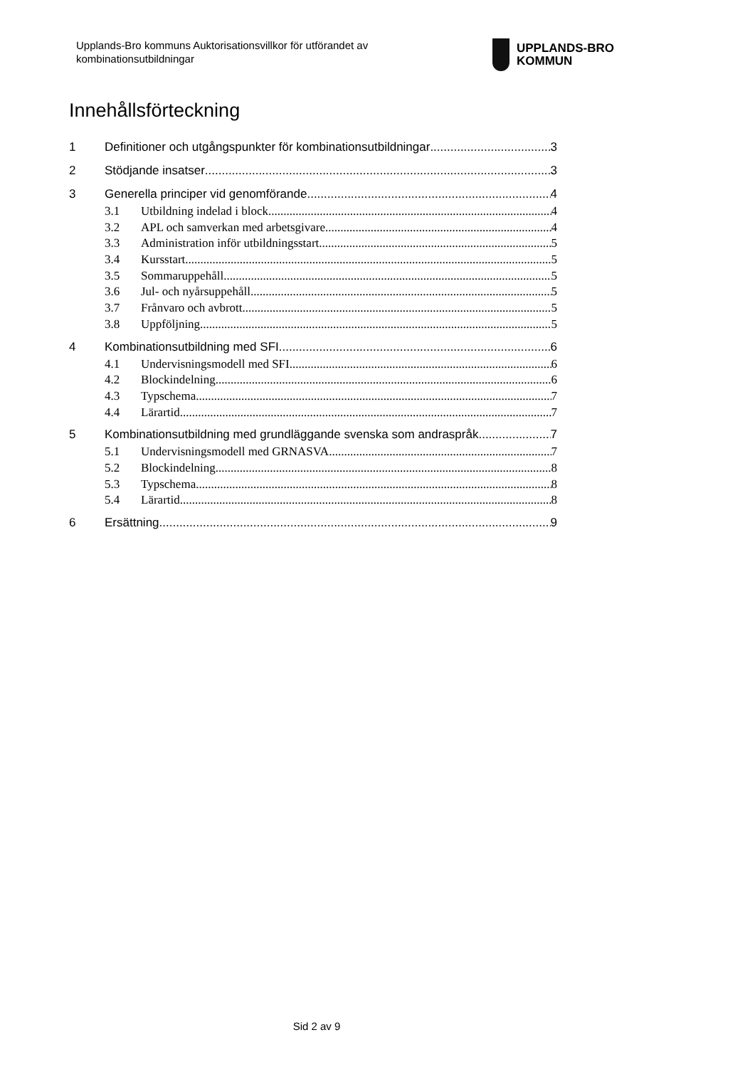Upplands-Bro kommuns Auktorisationsvillkor för utförandet av kombinationsutbildningar
UPPLANDS-BRO
KOMMUN
Innehållsförteckning
1 Definitioner och utgångspunkter för kombinationsutbildningar 3
2 Stödjande insatser 3
3 Generella principer vid genomförande 4
3.1 Utbildning indelad i block 4
3.2 APL och samverkan med arbetsgivare 4
3.3 Administration inför utbildningsstart 5
3.4 Kursstart 5
3.5 Sommaruppehåll 5
3.6 Jul- och nyårsuppehåll 5
3.7 Frånvaro och avbrott 5
3.8 Uppföljning 5
4 Kombinationsutbildning med SFI 6
4.1 Undervisningsmodell med SFI 6
4.2 Blockindelning 6
4.3 Typschema 7
4.4 Lärartid 7
5 Kombinationsutbildning med grundläggande svenska som andraspråk 7
5.1 Undervisningsmodell med GRNASVA 7
5.2 Blockindelning 8
5.3 Typschema 8
5.4 Lärartid 8
6 Ersättning 9
Sid 2 av 9